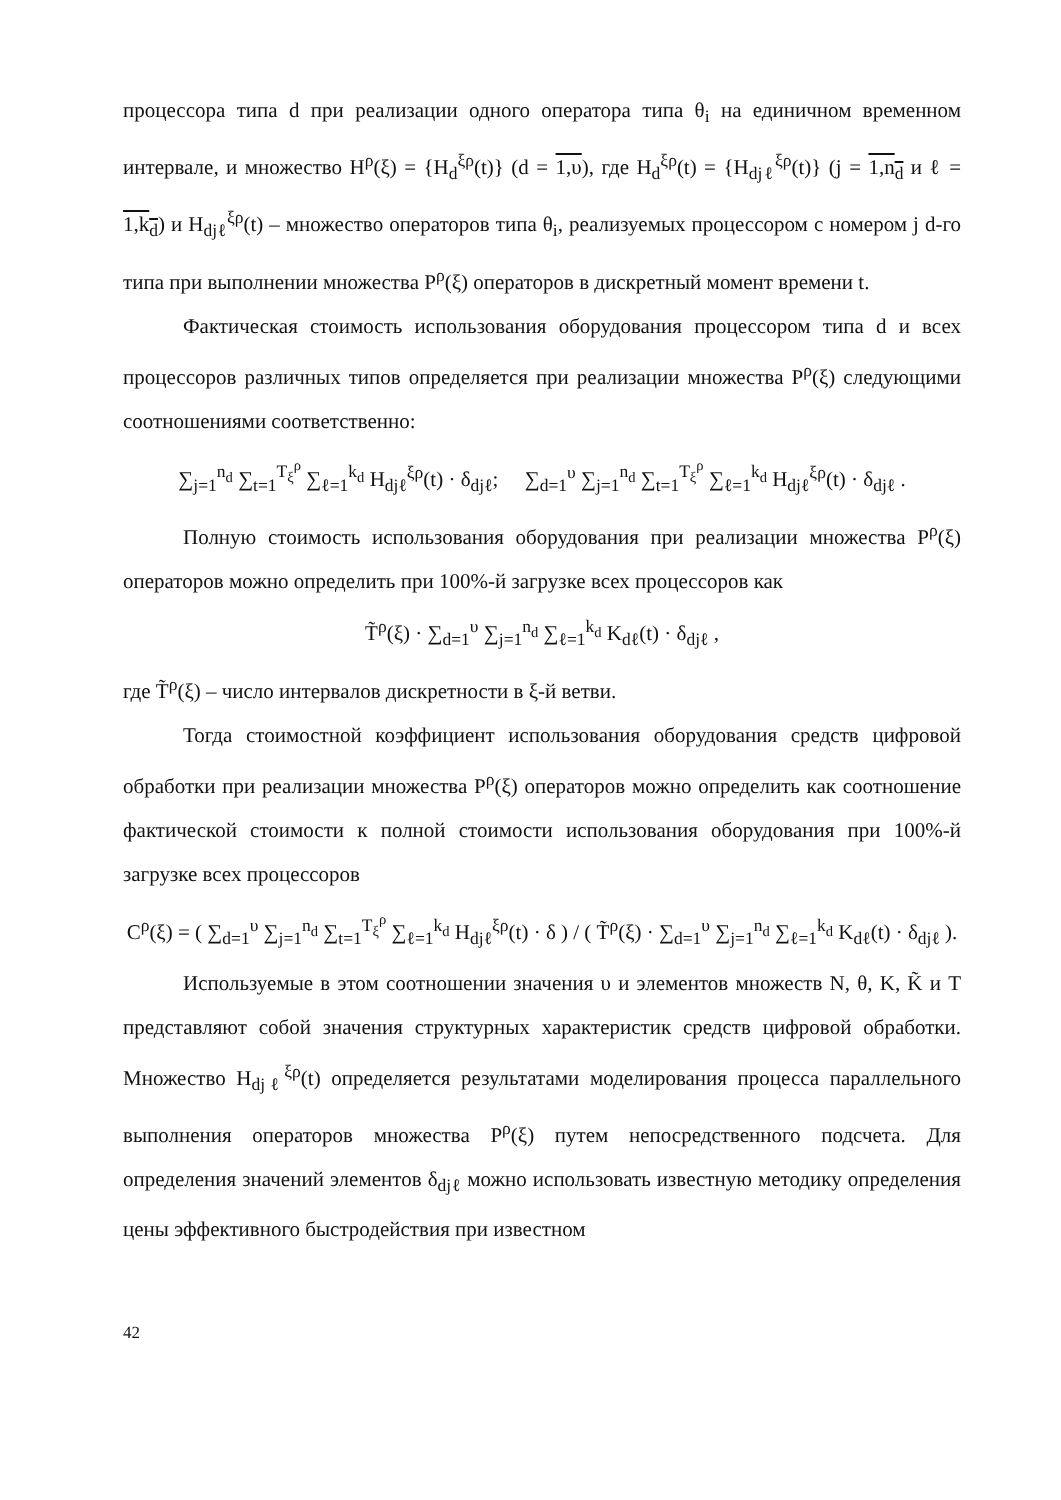процессора типа d при реализации одного оператора типа θ<sub>i</sub> на единичном временном интервале, и множество H<sup>ρ</sup>(ξ) = {H<sub>d</sub><sup>ξρ</sup>(t)} (d = 1,υ), где H<sub>d</sub><sup>ξρ</sup>(t) = {H<sub>djℓ</sub><sup>ξρ</sup>(t)} (j = 1,n<sub>d</sub> и ℓ = 1,k<sub>d</sub>) и H<sub>djℓ</sub><sup>ξρ</sup>(t) – множество операторов типа θ<sub>i</sub>, реализуемых процессором с номером j d-го типа при выполнении множества P<sup>ρ</sup>(ξ) операторов в дискретный момент времени t.
Фактическая стоимость использования оборудования процессором типа d и всех процессоров различных типов определяется при реализации множества P<sup>ρ</sup>(ξ) следующими соотношениями соответственно:
∑<sub>j=1</sub><sup>n<sub>d</sub></sup> ∑<sub>t=1</sub><sup>T<sub>ξ</sub><sup>ρ</sup></sup> ∑<sub>ℓ=1</sub><sup>k<sub>d</sub></sup> H<sub>djℓ</sub><sup>ξρ</sup>(t) · δ<sub>djℓ</sub>; ∑<sub>d=1</sub><sup>υ</sup> ∑<sub>j=1</sub><sup>n<sub>d</sub></sup> ∑<sub>t=1</sub><sup>T<sub>ξ</sub><sup>ρ</sup></sup> ∑<sub>ℓ=1</sub><sup>k<sub>d</sub></sup> H<sub>djℓ</sub><sup>ξρ</sup>(t) · δ<sub>djℓ</sub> .
Полную стоимость использования оборудования при реализации множества P<sup>ρ</sup>(ξ) операторов можно определить при 100%-й загрузке всех процессоров как
T̃<sup>ρ</sup>(ξ) · ∑<sub>d=1</sub><sup>υ</sup> ∑<sub>j=1</sub><sup>n<sub>d</sub></sup> ∑<sub>ℓ=1</sub><sup>k<sub>d</sub></sup> K<sub>dℓ</sub>(t) · δ<sub>djℓ</sub> ,
где T̃<sup>ρ</sup>(ξ) – число интервалов дискретности в ξ-й ветви.
Тогда стоимостной коэффициент использования оборудования средств цифровой обработки при реализации множества P<sup>ρ</sup>(ξ) операторов можно определить как соотношение фактической стоимости к полной стоимости использования оборудования при 100%-й загрузке всех процессоров
C<sup>ρ</sup>(ξ) = ( ∑<sub>d=1</sub><sup>υ</sup> ∑<sub>j=1</sub><sup>n<sub>d</sub></sup> ∑<sub>t=1</sub><sup>T<sub>ξ</sub><sup>ρ</sup></sup> ∑<sub>ℓ=1</sub><sup>k<sub>d</sub></sup> H<sub>djℓ</sub><sup>ξρ</sup>(t) · δ ) / ( T̃<sup>ρ</sup>(ξ) · ∑<sub>d=1</sub><sup>υ</sup> ∑<sub>j=1</sub><sup>n<sub>d</sub></sup> ∑<sub>ℓ=1</sub><sup>k<sub>d</sub></sup> K<sub>dℓ</sub>(t) · δ<sub>djℓ</sub> ).
Используемые в этом соотношении значения υ и элементов множеств N, θ, K, K̃ и T представляют собой значения структурных характеристик средств цифровой обработки. Множество H<sub>djℓ</sub><sup>ξρ</sup>(t) определяется результатами моделирования процесса параллельного выполнения операторов множества P<sup>ρ</sup>(ξ) путем непосредственного подсчета. Для определения значений элементов δ<sub>djℓ</sub> можно использовать известную методику определения цены эффективного быстродействия при известном
42